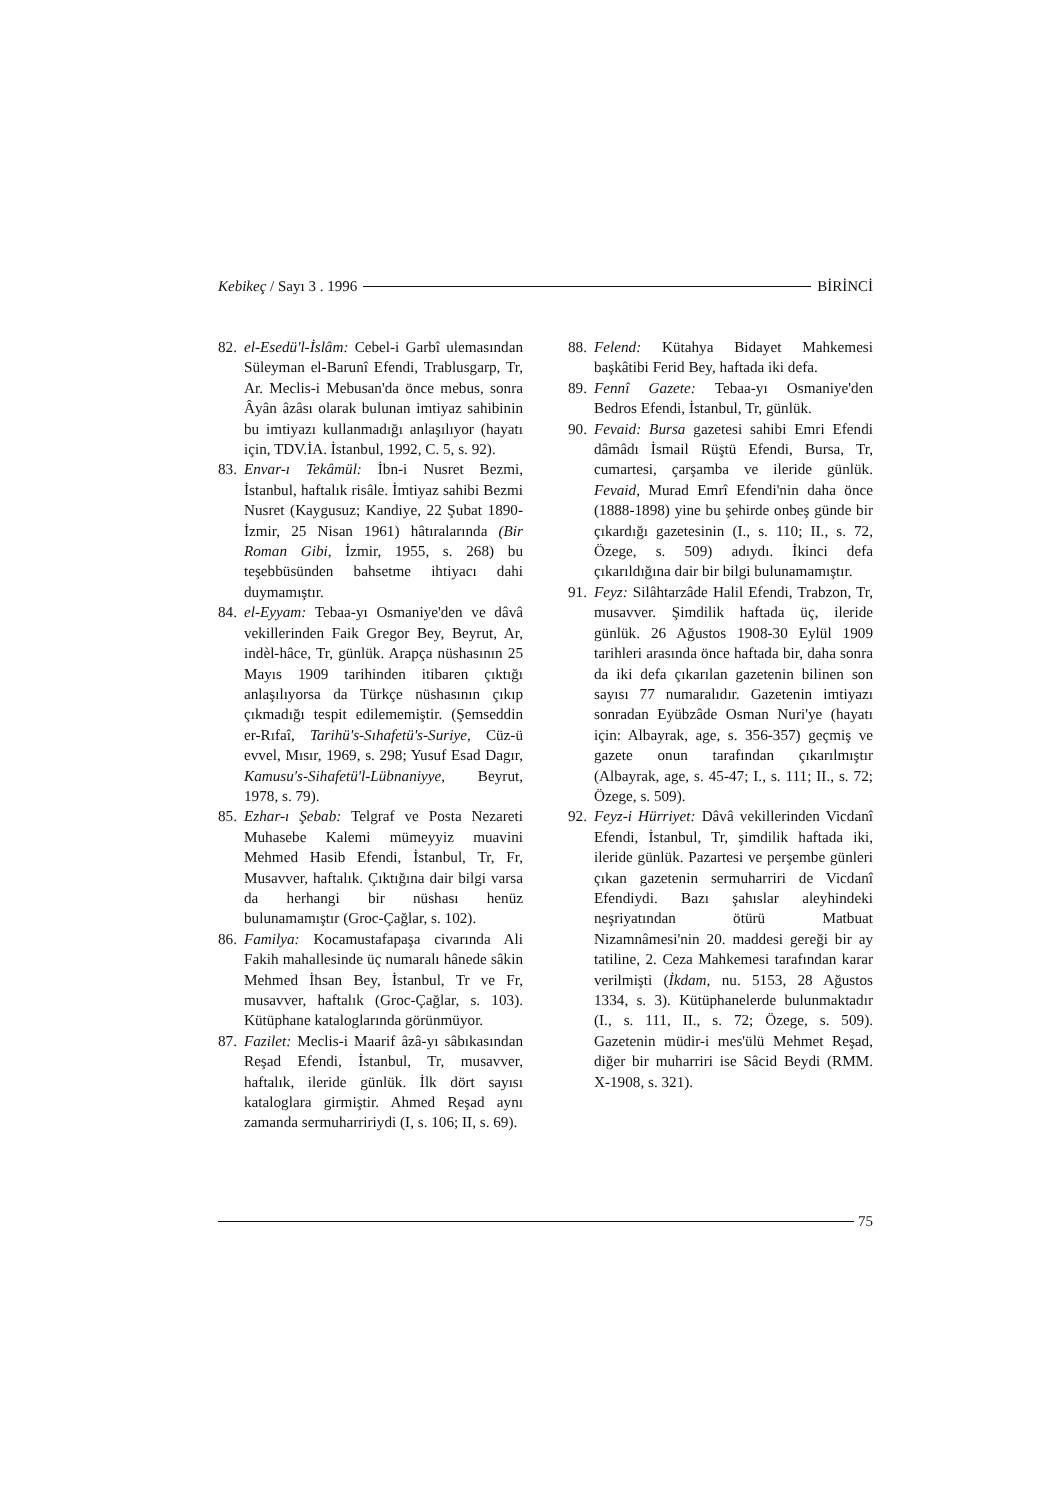Kebikeç / Sayı 3 . 1996 BİRİNCİ
82. el-Esedü'l-İslâm: Cebel-i Garbî ulemasından Süleyman el-Barunî Efendi, Trablusgarp, Tr, Ar. Meclis-i Mebusan'da önce mebus, sonra Âyân âzâsı olarak bulunan imtiyaz sahibinin bu imtiyazı kullanmadığı anlaşılıyor (hayatı için, TDV.İA. İstanbul, 1992, C. 5, s. 92).
83. Envar-ı Tekâmül: İbn-i Nusret Bezmi, İstanbul, haftalık risâle. İmtiyaz sahibi Bezmi Nusret (Kaygusuz; Kandiye, 22 Şubat 1890-İzmir, 25 Nisan 1961) hâtıralarında (Bir Roman Gibi, İzmir, 1955, s. 268) bu teşebbüsünden bahsetme ihtiyacı dahi duymamıştır.
84. el-Eyyam: Tebaa-yı Osmaniye'den ve dâvâ vekillerinden Faik Gregor Bey, Beyrut, Ar, indèl-hâce, Tr, günlük. Arapça nüshasının 25 Mayıs 1909 tarihinden itibaren çıktığı anlaşılıyorsa da Türkçe nüshasının çıkıp çıkmadığı tespit edilememiştir. (Şemseddin er-Rıfaî, Tarihü's-Sıhafetü's-Suriye, Cüz-ü evvel, Mısır, 1969, s. 298; Yusuf Esad Dagır, Kamusu's-Sihafetü'l-Lübnaniyye, Beyrut, 1978, s. 79).
85. Ezhar-ı Şebab: Telgraf ve Posta Nezareti Muhasebe Kalemi mümeyyiz muavini Mehmed Hasib Efendi, İstanbul, Tr, Fr, Musavver, haftalık. Çıktığına dair bilgi varsa da herhangi bir nüshası henüz bulunamamıştır (Groc-Çağlar, s. 102).
86. Familya: Kocamustafapaşa civarında Ali Fakih mahallesinde üç numaralı hânede sâkin Mehmed İhsan Bey, İstanbul, Tr ve Fr, musavver, haftalık (Groc-Çağlar, s. 103). Kütüphane kataloglarında görünmüyor.
87. Fazilet: Meclis-i Maarif âzâ-yı sâbıkasından Reşad Efendi, İstanbul, Tr, musavver, haftalık, ileride günlük. İlk dört sayısı kataloglara girmiştir. Ahmed Reşad aynı zamanda sermuharririydi (I, s. 106; II, s. 69).
88. Felend: Kütahya Bidayet Mahkemesi başkâtibi Ferid Bey, haftada iki defa.
89. Fennî Gazete: Tebaa-yı Osmaniye'den Bedros Efendi, İstanbul, Tr, günlük.
90. Fevaid: Bursa gazetesi sahibi Emri Efendi dâmâdı İsmail Rüştü Efendi, Bursa, Tr, cumartesi, çarşamba ve ileride günlük. Fevaid, Murad Emrî Efendi'nin daha önce (1888-1898) yine bu şehirde onbeş günde bir çıkardığı gazetesinin (I., s. 110; II., s. 72, Özege, s. 509) adıydı. İkinci defa çıkarıldığına dair bir bilgi bulunamamıştır.
91. Feyz: Silâhtarzâde Halil Efendi, Trabzon, Tr, musavver. Şimdilik haftada üç, ileride günlük. 26 Ağustos 1908-30 Eylül 1909 tarihleri arasında önce haftada bir, daha sonra da iki defa çıkarılan gazetenin bilinen son sayısı 77 numaralıdır. Gazetenin imtiyazı sonradan Eyübzâde Osman Nuri'ye (hayatı için: Albayrak, age, s. 356-357) geçmiş ve gazete onun tarafından çıkarılmıştır (Albayrak, age, s. 45-47; I., s. 111; II., s. 72; Özege, s. 509).
92. Feyz-i Hürriyet: Dâvâ vekillerinden Vicdanî Efendi, İstanbul, Tr, şimdilik haftada iki, ileride günlük. Pazartesi ve perşembe günleri çıkan gazetenin sermuharriri de Vicdanî Efendiydi. Bazı şahıslar aleyhindeki neşriyatından ötürü Matbuat Nizamnâmesi'nin 20. maddesi gereği bir ay tatiline, 2. Ceza Mahkemesi tarafından karar verilmişti (İkdam, nu. 5153, 28 Ağustos 1334, s. 3). Kütüphanelerde bulunmaktadır (I., s. 111, II., s. 72; Özege, s. 509). Gazetenin müdir-i mes'ülü Mehmet Reşad, diğer bir muharriri ise Sâcid Beydi (RMM. X-1908, s. 321).
75